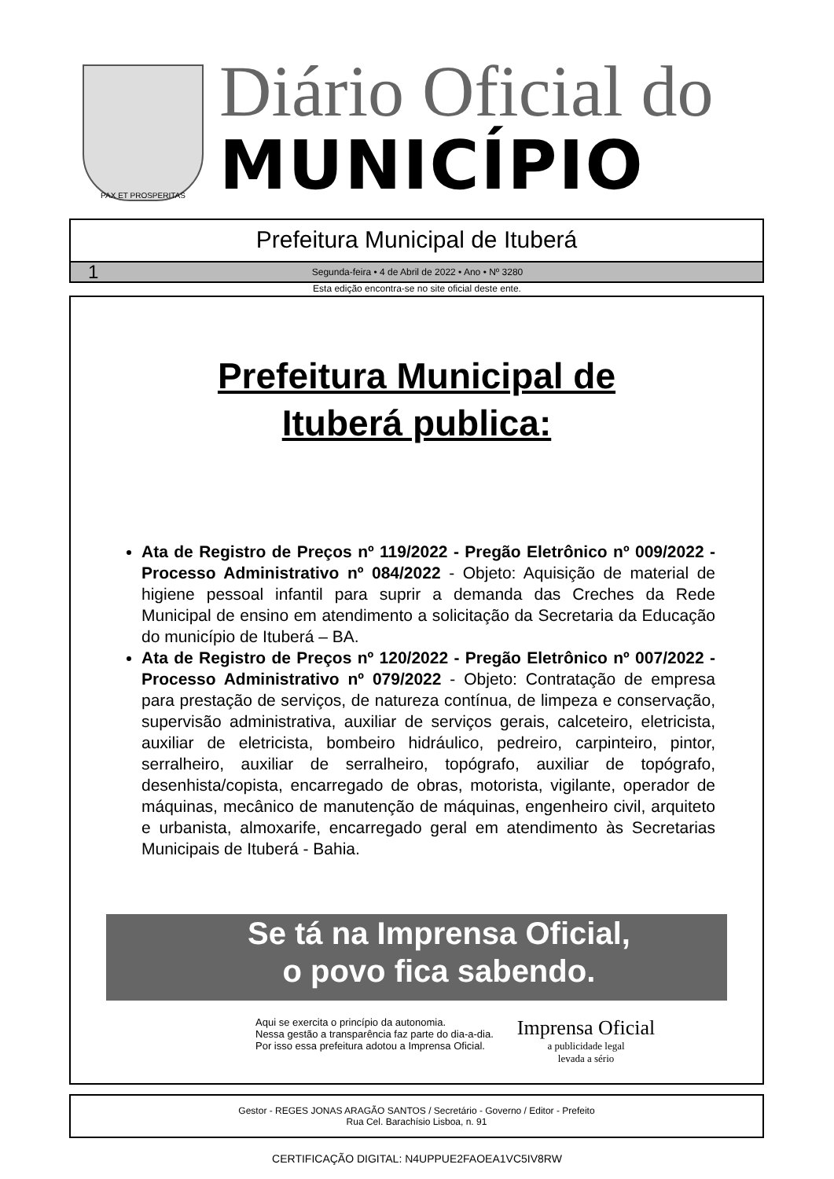PAX ET PROSPERITAS
Diário Oficial do
MUNICÍPIO
Prefeitura Municipal de Ituberá
1
Segunda-feira • 4 de Abril de 2022 • Ano • Nº 3280
Esta edição encontra-se no site oficial deste ente.
Prefeitura Municipal de
Ituberá publica:
Ata de Registro de Preços nº 119/2022 - Pregão Eletrônico nº 009/2022 - Processo Administrativo nº 084/2022 - Objeto: Aquisição de material de higiene pessoal infantil para suprir a demanda das Creches da Rede Municipal de ensino em atendimento a solicitação da Secretaria da Educação do município de Ituberá – BA.
Ata de Registro de Preços nº 120/2022 - Pregão Eletrônico nº 007/2022 - Processo Administrativo nº 079/2022 - Objeto: Contratação de empresa para prestação de serviços, de natureza contínua, de limpeza e conservação, supervisão administrativa, auxiliar de serviços gerais, calceteiro, eletricista, auxiliar de eletricista, bombeiro hidráulico, pedreiro, carpinteiro, pintor, serralheiro, auxiliar de serralheiro, topógrafo, auxiliar de topógrafo, desenhista/copista, encarregado de obras, motorista, vigilante, operador de máquinas, mecânico de manutenção de máquinas, engenheiro civil, arquiteto e urbanista, almoxarife, encarregado geral em atendimento às Secretarias Municipais de Ituberá - Bahia.
Se tá na Imprensa Oficial,
o povo fica sabendo.
Aqui se exercita o princípio da autonomia.
Nessa gestão a transparência faz parte do dia-a-dia.
Por isso essa prefeitura adotou a Imprensa Oficial.
Imprensa Oficial
a publicidade legal
levada a sério
Gestor - REGES JONAS ARAGÃO SANTOS / Secretário - Governo / Editor - Prefeito
Rua Cel. Barachísio Lisboa, n. 91
CERTIFICAÇÃO DIGITAL: N4UPPUE2FAOEA1VC5IV8RW